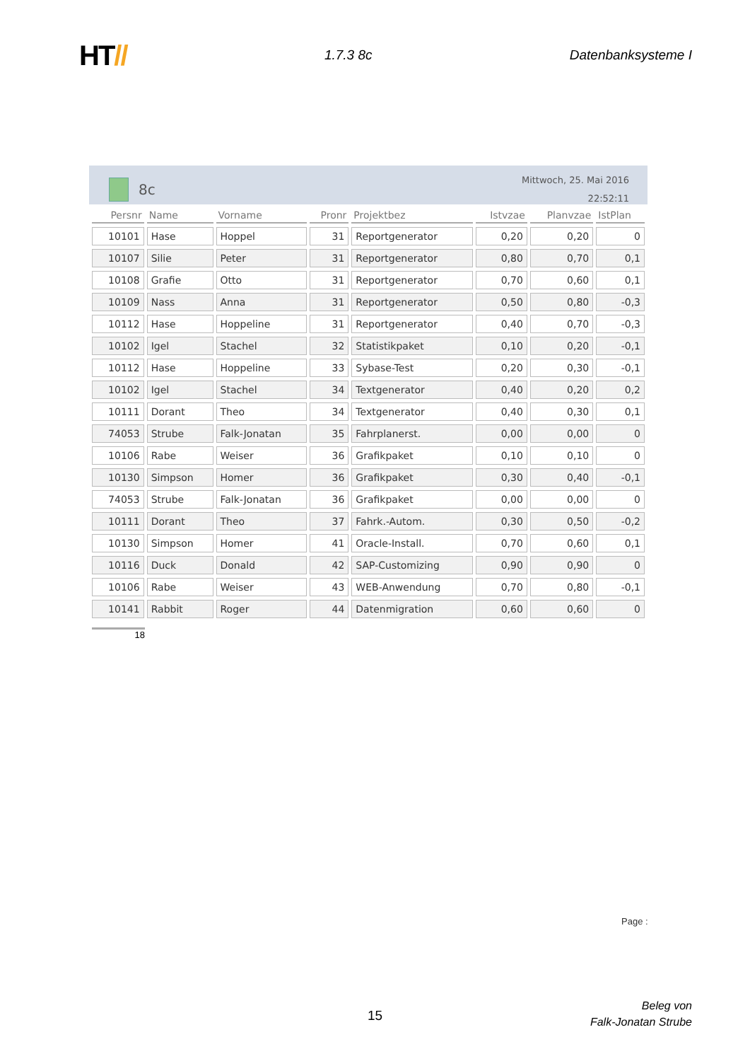HT//
1.7.3 8c Datenbanksysteme I
8c
Mittwoch, 25. Mai 2016
22:52:11
| Persnr | Name | Vorname | Pronr | Projektbez | Istvzae | Planvzae | IstPlan |
| --- | --- | --- | --- | --- | --- | --- | --- |
| 10101 | Hase | Hoppel | 31 | Reportgenerator | 0,20 | 0,20 | 0 |
| 10107 | Silie | Peter | 31 | Reportgenerator | 0,80 | 0,70 | 0,1 |
| 10108 | Grafie | Otto | 31 | Reportgenerator | 0,70 | 0,60 | 0,1 |
| 10109 | Nass | Anna | 31 | Reportgenerator | 0,50 | 0,80 | -0,3 |
| 10112 | Hase | Hoppeline | 31 | Reportgenerator | 0,40 | 0,70 | -0,3 |
| 10102 | Igel | Stachel | 32 | Statistikpaket | 0,10 | 0,20 | -0,1 |
| 10112 | Hase | Hoppeline | 33 | Sybase-Test | 0,20 | 0,30 | -0,1 |
| 10102 | Igel | Stachel | 34 | Textgenerator | 0,40 | 0,20 | 0,2 |
| 10111 | Dorant | Theo | 34 | Textgenerator | 0,40 | 0,30 | 0,1 |
| 74053 | Strube | Falk-Jonatan | 35 | Fahrplanerst. | 0,00 | 0,00 | 0 |
| 10106 | Rabe | Weiser | 36 | Grafikpaket | 0,10 | 0,10 | 0 |
| 10130 | Simpson | Homer | 36 | Grafikpaket | 0,30 | 0,40 | -0,1 |
| 74053 | Strube | Falk-Jonatan | 36 | Grafikpaket | 0,00 | 0,00 | 0 |
| 10111 | Dorant | Theo | 37 | Fahrk.-Autom. | 0,30 | 0,50 | -0,2 |
| 10130 | Simpson | Homer | 41 | Oracle-Install. | 0,70 | 0,60 | 0,1 |
| 10116 | Duck | Donald | 42 | SAP-Customizing | 0,90 | 0,90 | 0 |
| 10106 | Rabe | Weiser | 43 | WEB-Anwendung | 0,70 | 0,80 | -0,1 |
| 10141 | Rabbit | Roger | 44 | Datenmigration | 0,60 | 0,60 | 0 |
18
Page :
15
Beleg von
Falk-Jonatan Strube